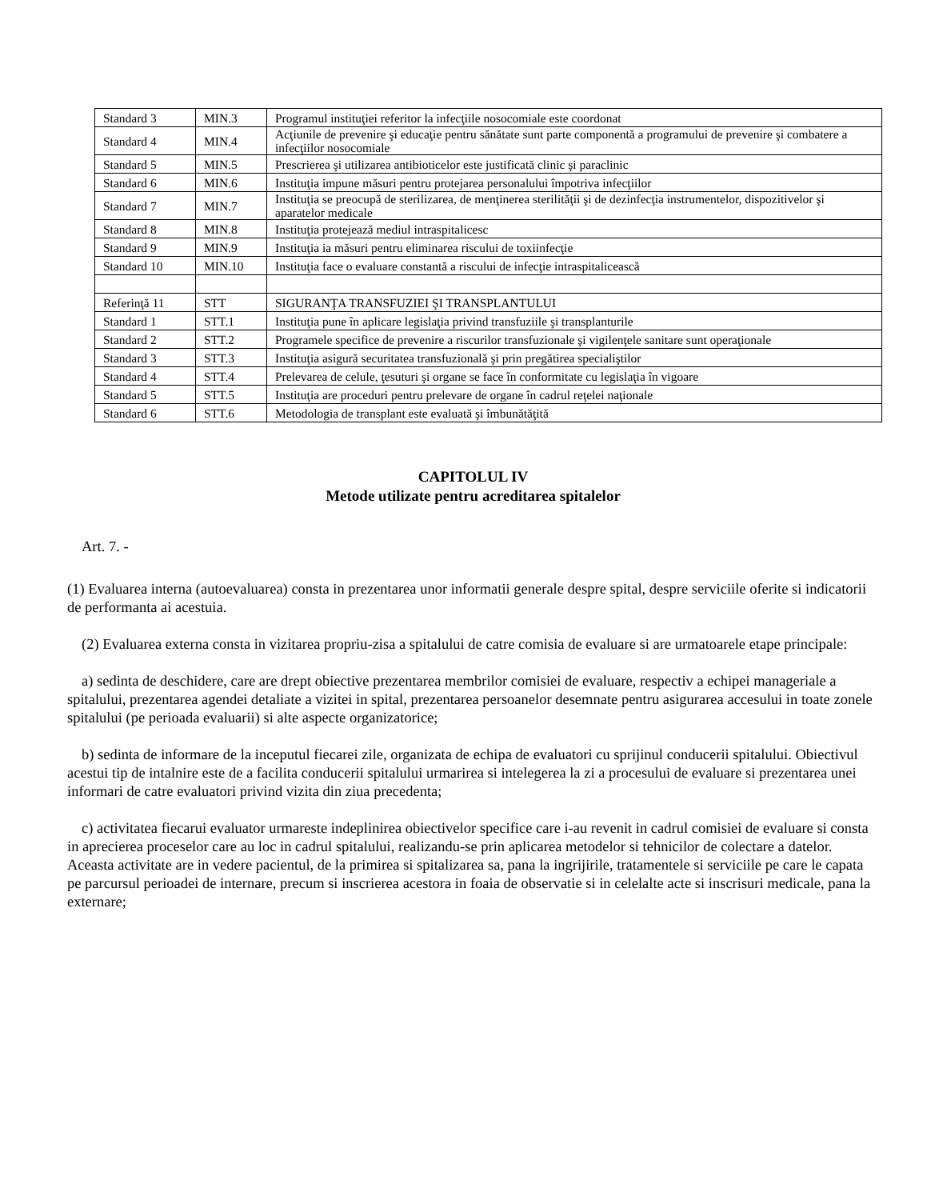| Standard 3 | MIN.3 | Programul instituţiei referitor la infecţiile nosocomiale este coordonat |
| Standard 4 | MIN.4 | Acţiunile de prevenire şi educaţie pentru sănătate sunt parte componentă a programului de prevenire şi combatere a infecţiilor nosocomiale |
| Standard 5 | MIN.5 | Prescrierea şi utilizarea antibioticelor este justificată clinic şi paraclinic |
| Standard 6 | MIN.6 | Instituţia impune măsuri pentru protejarea personalului împotriva infecţiilor |
| Standard 7 | MIN.7 | Instituţia se preocupă de sterilizarea, de menţinerea sterilităţii şi de dezinfecţia instrumentelor, dispozitivelor şi aparatelor medicale |
| Standard 8 | MIN.8 | Instituţia protejează mediul intraspitalicesc |
| Standard 9 | MIN.9 | Instituţia ia măsuri pentru eliminarea riscului de toxiinfecţie |
| Standard 10 | MIN.10 | Instituţia face o evaluare constantă a riscului de infecţie intraspitalicească |
| Referinţă 11 | STT | SIGURANŢA TRANSFUZIEI ŞI TRANSPLANTULUI |
| Standard 1 | STT.1 | Instituţia pune în aplicare legislaţia privind transfuziile şi transplanturile |
| Standard 2 | STT.2 | Programele specifice de prevenire a riscurilor transfuzionale şi vigilenţele sanitare sunt operaţionale |
| Standard 3 | STT.3 | Instituţia asigură securitatea transfuzională şi prin pregătirea specialiştilor |
| Standard 4 | STT.4 | Prelevarea de celule, ţesuturi şi organe se face în conformitate cu legislaţia în vigoare |
| Standard 5 | STT.5 | Instituţia are proceduri pentru prelevare de organe în cadrul reţelei naţionale |
| Standard 6 | STT.6 | Metodologia de transplant este evaluată şi îmbunătăţită |
CAPITOLUL IV
Metode utilizate pentru acreditarea spitalelor
Art. 7. -
(1) Evaluarea interna (autoevaluarea) consta in prezentarea unor informatii generale despre spital, despre serviciile oferite si indicatorii de performanta ai acestuia.
(2) Evaluarea externa consta in vizitarea propriu-zisa a spitalului de catre comisia de evaluare si are urmatoarele etape principale:
a) sedinta de deschidere, care are drept obiective prezentarea membrilor comisiei de evaluare, respectiv a echipei manageriale a spitalului, prezentarea agendei detaliate a vizitei in spital, prezentarea persoanelor desemnate pentru asigurarea accesului in toate zonele spitalului (pe perioada evaluarii) si alte aspecte organizatorice;
b) sedinta de informare de la inceputul fiecarei zile, organizata de echipa de evaluatori cu sprijinul conducerii spitalului. Obiectivul acestui tip de intalnire este de a facilita conducerii spitalului urmarirea si intelegerea la zi a procesului de evaluare si prezentarea unei informari de catre evaluatori privind vizita din ziua precedenta;
c) activitatea fiecarui evaluator urmareste indeplinirea obiectivelor specifice care i-au revenit in cadrul comisiei de evaluare si consta in aprecierea proceselor care au loc in cadrul spitalului, realizandu-se prin aplicarea metodelor si tehnicilor de colectare a datelor. Aceasta activitate are in vedere pacientul, de la primirea si spitalizarea sa, pana la ingrijirile, tratamentele si serviciile pe care le capata pe parcursul perioadei de internare, precum si inscrierea acestora in foaia de observatie si in celelalte acte si inscrisuri medicale, pana la externare;